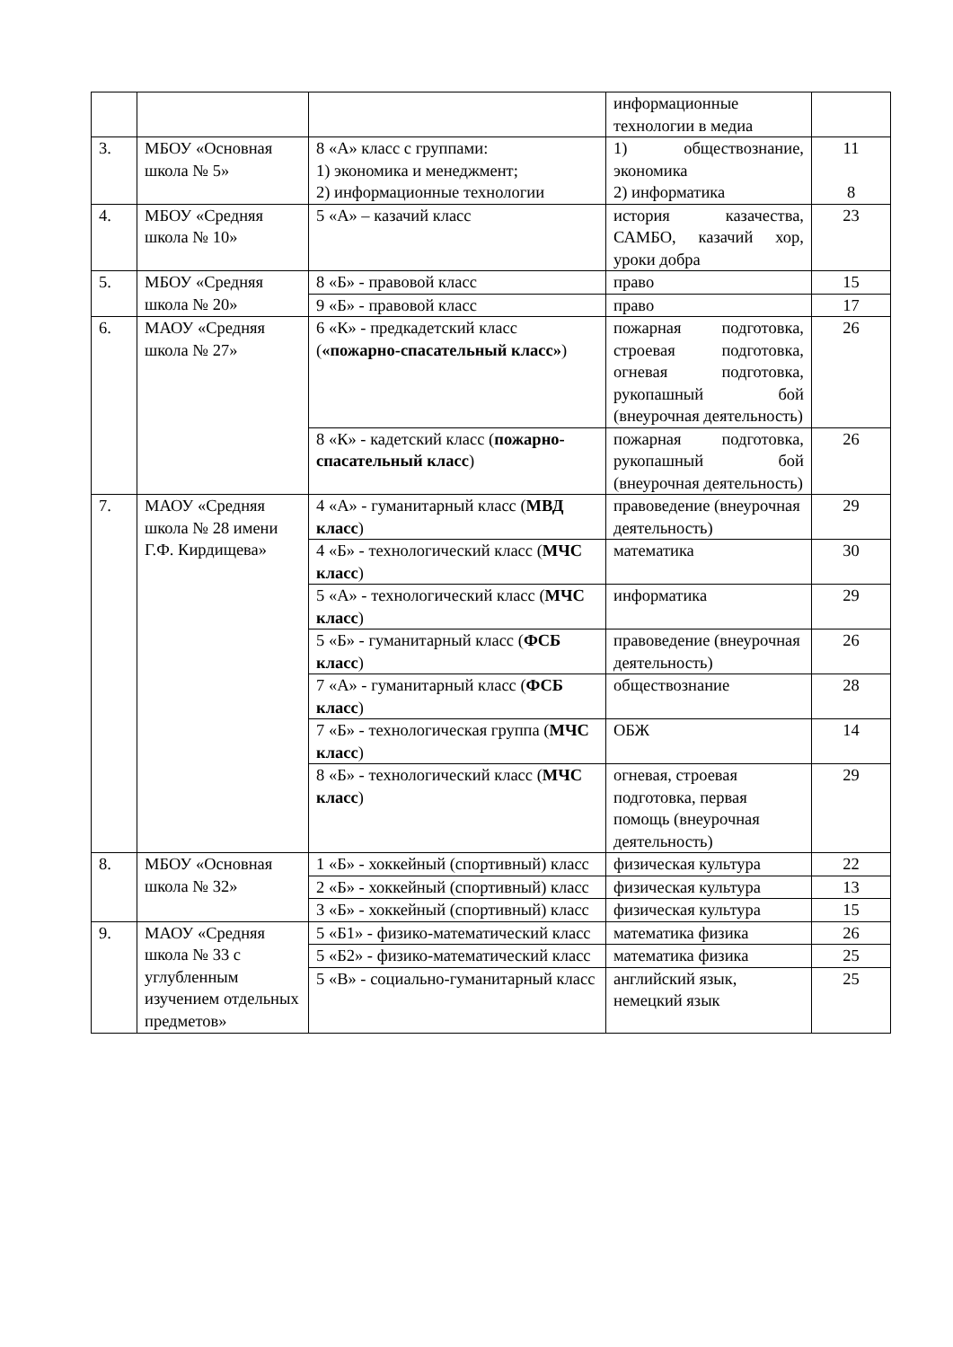| | | | информационные технологии в медиа | |
| 3. | МБОУ «Основная школа № 5» | 8 «А» класс с группами: 1) экономика и менеджмент; 2) информационные технологии | 1) обществознание, экономика 2) информатика | 11 8 |
| 4. | МБОУ «Средняя школа № 10» | 5 «А» – казачий класс | история казачества, САМБО, казачий хор, уроки добра | 23 |
| 5. | МБОУ «Средняя школа № 20» | 8 «Б» - правовой класс | право | 15 |
| | | 9 «Б» - правовой класс | право | 17 |
| 6. | МАОУ «Средняя школа № 27» | 6 «К» - предкадетский класс ( «пожарно-спасательный класс» ) | пожарная подготовка, строевая подготовка, огневая подготовка, рукопашный бой (внеурочная деятельность) | 26 |
| | | 8 «К» - кадетский класс ( пожарно-спасательный класс ) | пожарная подготовка, рукопашный бой (внеурочная деятельность) | 26 |
| 7. | МАОУ «Средняя школа № 28 имени Г.Ф. Кирдищева» | 4 «А» - гуманитарный класс ( МВД класс ) | правоведение (внеурочная деятельность) | 29 |
| | | 4 «Б» - технологический класс ( МЧС класс ) | математика | 30 |
| | | 5 «А» - технологический класс ( МЧС класс ) | информатика | 29 |
| | | 5 «Б» - гуманитарный класс ( ФСБ класс ) | правоведение (внеурочная деятельность) | 26 |
| | | 7 «А» - гуманитарный класс ( ФСБ класс ) | обществознание | 28 |
| | | 7 «Б» - технологическая группа ( МЧС класс ) | ОБЖ | 14 |
| | | 8 «Б» - технологический класс ( МЧС класс ) | огневая, строевая подготовка, первая помощь (внеурочная деятельность) | 29 |
| 8. | МБОУ «Основная школа № 32» | 1 «Б» - хоккейный (спортивный) класс | физическая культура | 22 |
| | | 2 «Б» - хоккейный (спортивный) класс | физическая культура | 13 |
| | | 3 «Б» - хоккейный (спортивный) класс | физическая культура | 15 |
| 9. | МАОУ «Средняя школа № 33 с углубленным изучением отдельных предметов» | 5 «Б1» - физико-математический класс | математика физика | 26 |
| | | 5 «Б2» - физико-математический класс | математика физика | 25 |
| | | 5 «В» - социально-гуманитарный класс | английский язык, немецкий язык | 25 |